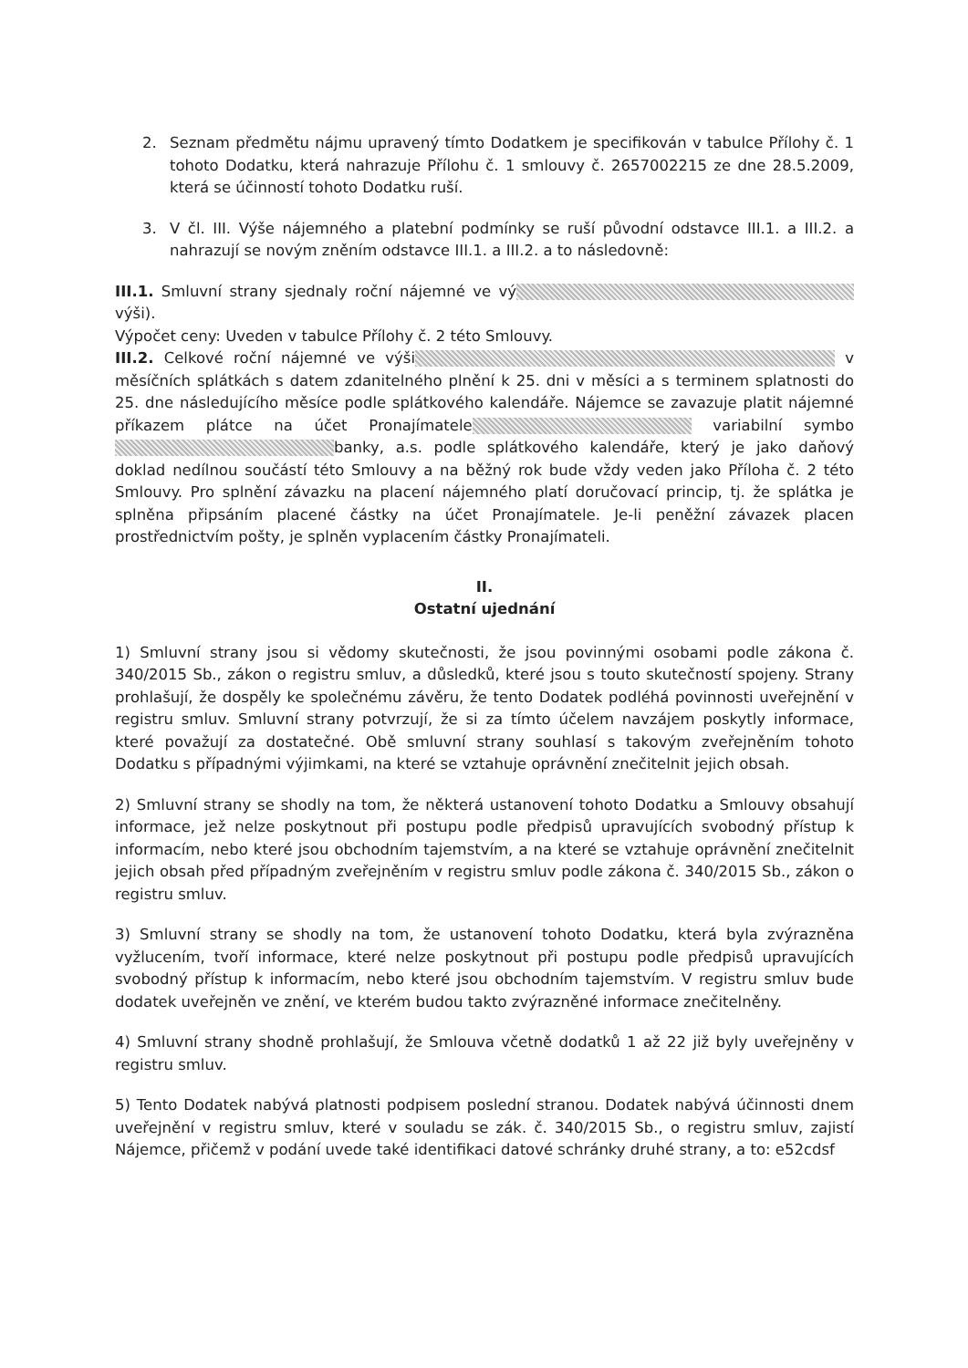2. Seznam předmětu nájmu upravený tímto Dodatkem je specifikován v tabulce Přílohy č. 1 tohoto Dodatku, která nahrazuje Přílohu č. 1 smlouvy č. 2657002215 ze dne 28.5.2009, která se účinností tohoto Dodatku ruší.
3. V čl. III. Výše nájemného a platební podmínky se ruší původní odstavce III.1. a III.2. a nahrazují se novým zněním odstavce III.1. a III.2. a to následovně:
III.1. Smluvní strany sjednaly roční nájemné ve vý výši).
Výpočet ceny: Uveden v tabulce Přílohy č. 2 této Smlouvy.
III.2. Celkové roční nájemné ve výši v měsíčních splátkách s datem zdanitelného plnění k 25. dni v měsíci a s terminem splatnosti do 25. dne následujícího měsíce podle splátkového kalendáře. Nájemce se zavazuje platit nájemné příkazem plátce na účet Pronajímatele variabilní symbo banky, a.s. podle splátkového kalendáře, který je jako daňový doklad nedílnou součástí této Smlouvy a na běžný rok bude vždy veden jako Příloha č. 2 této Smlouvy. Pro splnění závazku na placení nájemného platí doručovací princip, tj. že splátka je splněna připsáním placené částky na účet Pronajímatele. Je-li peněžní závazek placen prostřednictvím pošty, je splněn vyplacením částky Pronajímateli.
II.
Ostatní ujednání
1) Smluvní strany jsou si vědomy skutečnosti, že jsou povinnými osobami podle zákona č. 340/2015 Sb., zákon o registru smluv, a důsledků, které jsou s touto skutečností spojeny. Strany prohlašují, že dospěly ke společnému závěru, že tento Dodatek podléhá povinnosti uveřejnění v registru smluv. Smluvní strany potvrzují, že si za tímto účelem navzájem poskytly informace, které považují za dostatečné. Obě smluvní strany souhlasí s takovým zveřejněním tohoto Dodatku s případnými výjimkami, na které se vztahuje oprávnění znečitelnit jejich obsah.
2) Smluvní strany se shodly na tom, že některá ustanovení tohoto Dodatku a Smlouvy obsahují informace, jež nelze poskytnout při postupu podle předpisů upravujících svobodný přístup k informacím, nebo které jsou obchodním tajemstvím, a na které se vztahuje oprávnění znečitelnit jejich obsah před případným zveřejněním v registru smluv podle zákona č. 340/2015 Sb., zákon o registru smluv.
3) Smluvní strany se shodly na tom, že ustanovení tohoto Dodatku, která byla zvýrazněna vyžlucením, tvoří informace, které nelze poskytnout při postupu podle předpisů upravujících svobodný přístup k informacím, nebo které jsou obchodním tajemstvím. V registru smluv bude dodatek uveřejněn ve znění, ve kterém budou takto zvýrazněné informace znečitelněny.
4) Smluvní strany shodně prohlašují, že Smlouva včetně dodatků 1 až 22 již byly uveřejněny v registru smluv.
5) Tento Dodatek nabývá platnosti podpisem poslední stranou. Dodatek nabývá účinnosti dnem uveřejnění v registru smluv, které v souladu se zák. č. 340/2015 Sb., o registru smluv, zajistí Nájemce, přičemž v podání uvede také identifikaci datové schránky druhé strany, a to: e52cdsf